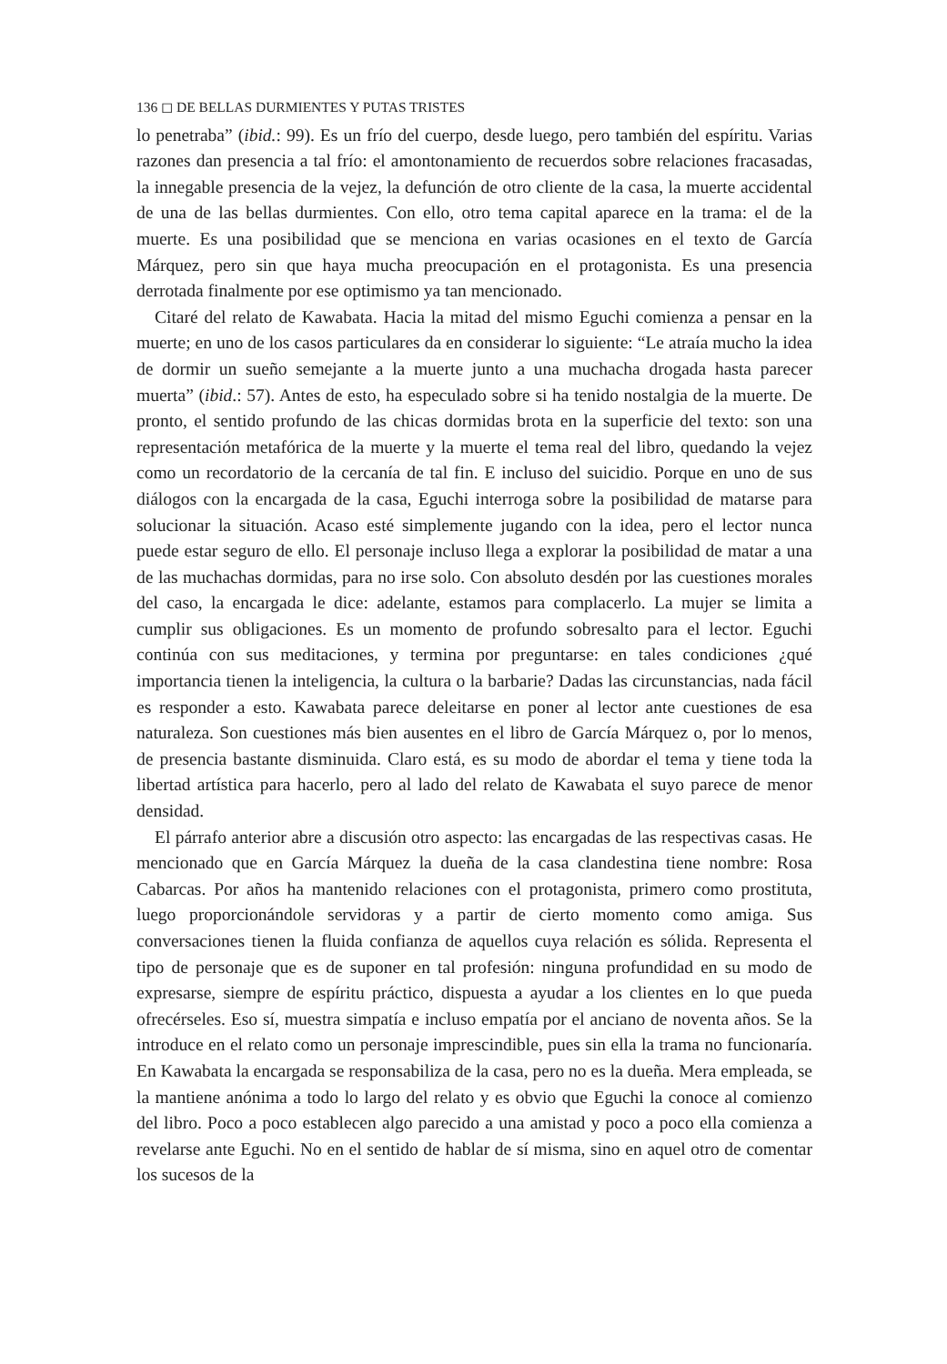136 ◻ DE BELLAS DURMIENTES Y PUTAS TRISTES
lo penetraba” (ibid.: 99). Es un frío del cuerpo, desde luego, pero también del espíritu. Varias razones dan presencia a tal frío: el amontonamiento de recuerdos sobre relaciones fracasadas, la innegable presencia de la vejez, la defunción de otro cliente de la casa, la muerte accidental de una de las bellas durmientes. Con ello, otro tema capital aparece en la trama: el de la muerte. Es una posibilidad que se menciona en varias ocasiones en el texto de García Márquez, pero sin que haya mucha preocupación en el protagonista. Es una presencia derrotada finalmente por ese optimismo ya tan mencionado.
Citaré del relato de Kawabata. Hacia la mitad del mismo Eguchi comienza a pensar en la muerte; en uno de los casos particulares da en considerar lo siguiente: “Le atraía mucho la idea de dormir un sueño semejante a la muerte junto a una muchacha drogada hasta parecer muerta” (ibid.: 57). Antes de esto, ha especulado sobre si ha tenido nostalgia de la muerte. De pronto, el sentido profundo de las chicas dormidas brota en la superficie del texto: son una representación metafórica de la muerte y la muerte el tema real del libro, quedando la vejez como un recordatorio de la cercanía de tal fin. E incluso del suicidio. Porque en uno de sus diálogos con la encargada de la casa, Eguchi interroga sobre la posibilidad de matarse para solucionar la situación. Acaso esté simplemente jugando con la idea, pero el lector nunca puede estar seguro de ello. El personaje incluso llega a explorar la posibilidad de matar a una de las muchachas dormidas, para no irse solo. Con absoluto desdén por las cuestiones morales del caso, la encargada le dice: adelante, estamos para complacerlo. La mujer se limita a cumplir sus obligaciones. Es un momento de profundo sobresalto para el lector. Eguchi continúa con sus meditaciones, y termina por preguntarse: en tales condiciones ¿qué importancia tienen la inteligencia, la cultura o la barbarie? Dadas las circunstancias, nada fácil es responder a esto. Kawabata parece deleitarse en poner al lector ante cuestiones de esa naturaleza. Son cuestiones más bien ausentes en el libro de García Márquez o, por lo menos, de presencia bastante disminuida. Claro está, es su modo de abordar el tema y tiene toda la libertad artística para hacerlo, pero al lado del relato de Kawabata el suyo parece de menor densidad.
El párrafo anterior abre a discusión otro aspecto: las encargadas de las respectivas casas. He mencionado que en García Márquez la dueña de la casa clandestina tiene nombre: Rosa Cabarcas. Por años ha mantenido relaciones con el protagonista, primero como prostituta, luego proporcionándole servidoras y a partir de cierto momento como amiga. Sus conversaciones tienen la fluida confianza de aquellos cuya relación es sólida. Representa el tipo de personaje que es de suponer en tal profesión: ninguna profundidad en su modo de expresarse, siempre de espíritu práctico, dispuesta a ayudar a los clientes en lo que pueda ofrecérseles. Eso sí, muestra simpatía e incluso empatía por el anciano de noventa años. Se la introduce en el relato como un personaje imprescindible, pues sin ella la trama no funcionaría. En Kawabata la encargada se responsabiliza de la casa, pero no es la dueña. Mera empleada, se la mantiene anónima a todo lo largo del relato y es obvio que Eguchi la conoce al comienzo del libro. Poco a poco establecen algo parecido a una amistad y poco a poco ella comienza a revelarse ante Eguchi. No en el sentido de hablar de sí misma, sino en aquel otro de comentar los sucesos de la